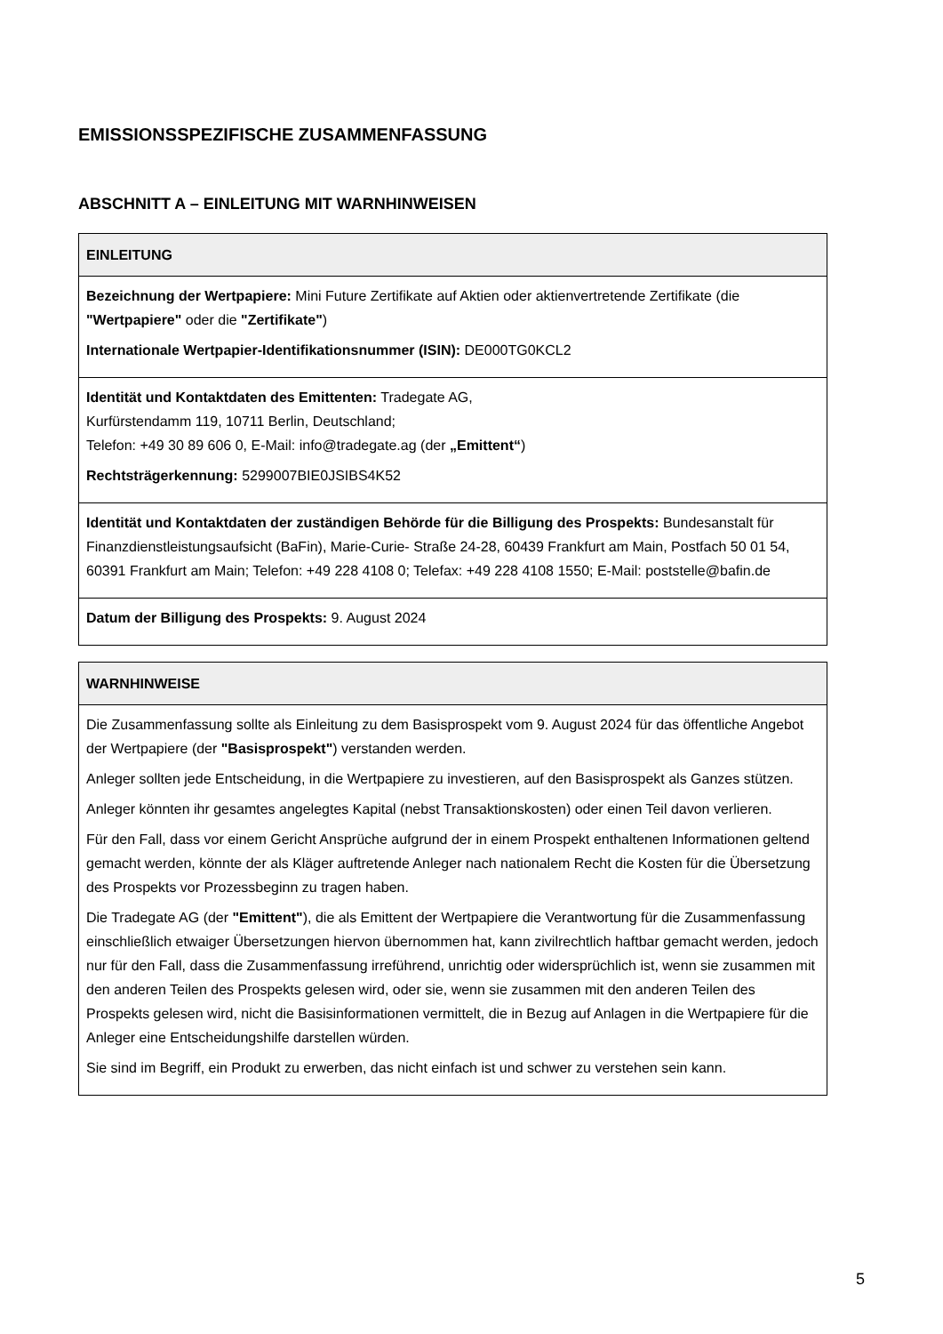EMISSIONSSPEZIFISCHE ZUSAMMENFASSUNG
ABSCHNITT A – EINLEITUNG MIT WARNHINWEISEN
| EINLEITUNG |
| --- |
| Bezeichnung der Wertpapiere: Mini Future Zertifikate auf Aktien oder aktienvertretende Zertifikate (die "Wertpapiere" oder die "Zertifikate" ) Internationale Wertpapier-Identifikationsnummer (ISIN): DE000TG0KCL2 |
| Identität und Kontaktdaten des Emittenten: Tradegate AG, Kurfürstendamm 119, 10711 Berlin, Deutschland; Telefon: +49 30 89 606 0, E-Mail: info@tradegate.ag (der „Emittent“ ) Rechtsträgerkennung: 5299007BIE0JSIBS4K52 |
| Identität und Kontaktdaten der zuständigen Behörde für die Billigung des Prospekts: Bundesanstalt für Finanzdienstleistungsaufsicht (BaFin), Marie-Curie- Straße 24-28, 60439 Frankfurt am Main, Postfach 50 01 54, 60391 Frankfurt am Main; Telefon: +49 228 4108 0; Telefax: +49 228 4108 1550; E-Mail: poststelle@bafin.de |
| Datum der Billigung des Prospekts: 9. August 2024 |
| WARNHINWEISE |
| --- |
| Die Zusammenfassung sollte als Einleitung zu dem Basisprospekt vom 9. August 2024 für das öffentliche Angebot der Wertpapiere (der "Basisprospekt" ) verstanden werden. Anleger sollten jede Entscheidung, in die Wertpapiere zu investieren, auf den Basisprospekt als Ganzes stützen. Anleger könnten ihr gesamtes angelegtes Kapital (nebst Transaktionskosten) oder einen Teil davon verlieren. Für den Fall, dass vor einem Gericht Ansprüche aufgrund der in einem Prospekt enthaltenen Informationen geltend gemacht werden, könnte der als Kläger auftretende Anleger nach nationalem Recht die Kosten für die Übersetzung des Prospekts vor Prozessbeginn zu tragen haben. Die Tradegate AG (der "Emittent" ), die als Emittent der Wertpapiere die Verantwortung für die Zusammenfassung einschließlich etwaiger Übersetzungen hiervon übernommen hat, kann zivilrechtlich haftbar gemacht werden, jedoch nur für den Fall, dass die Zusammenfassung irreführend, unrichtig oder widersprüchlich ist, wenn sie zusammen mit den anderen Teilen des Prospekts gelesen wird, oder sie, wenn sie zusammen mit den anderen Teilen des Prospekts gelesen wird, nicht die Basisinformationen vermittelt, die in Bezug auf Anlagen in die Wertpapiere für die Anleger eine Entscheidungshilfe darstellen würden. Sie sind im Begriff, ein Produkt zu erwerben, das nicht einfach ist und schwer zu verstehen sein kann. |
5